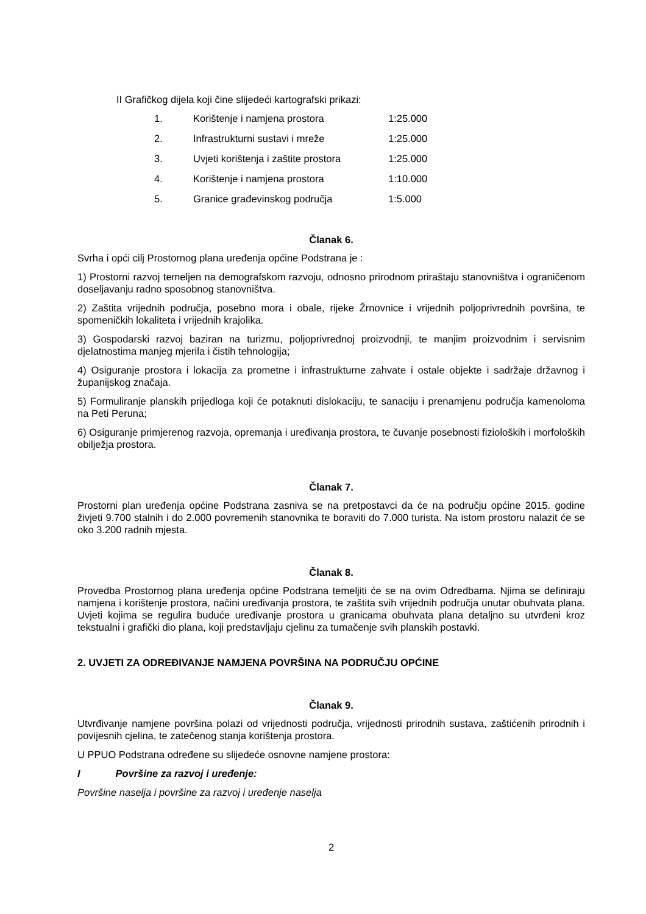II Grafičkog dijela koji čine slijedeći kartografski prikazi:
| 1. | Korištenje i namjena prostora | 1:25.000 |
| 2. | Infrastrukturni sustavi i mreže | 1:25.000 |
| 3. | Uvjeti korištenja i zaštite prostora | 1:25.000 |
| 4. | Korištenje i namjena prostora | 1:10.000 |
| 5. | Granice građevinskog područja | 1:5.000 |
Članak 6.
Svrha i opći cilj Prostornog plana uređenja općine Podstrana je :
1) Prostorni razvoj temeljen na demografskom razvoju, odnosno prirodnom priraštaju stanovništva i ograničenom doseljavanju radno sposobnog stanovništva.
2) Zaštita vrijednih područja, posebno mora i obale, rijeke Žrnovnice i vrijednih poljoprivrednih površina, te spomeničkih lokaliteta i vrijednih krajolika.
3) Gospodarski razvoj baziran na turizmu, poljoprivrednoj proizvodnji, te manjim proizvodnim i servisnim djelatnostima manjeg mjerila i čistih tehnologija;
4) Osiguranje prostora i lokacija za prometne i infrastrukturne zahvate i ostale objekte i sadržaje državnog i županijskog značaja.
5) Formuliranje planskih prijedloga koji će potaknuti dislokaciju, te sanaciju i prenamjenu područja kamenoloma na Peti Peruna;
6) Osiguranje primjerenog razvoja, opremanja i uređivanja prostora, te čuvanje posebnosti fizioloških i morfoloških obilježja prostora.
Članak 7.
Prostorni plan uređenja općine Podstrana zasniva se na pretpostavci da će na području općine 2015. godine živjeti 9.700 stalnih i do 2.000 povremenih stanovnika te boraviti do 7.000 turista. Na istom prostoru nalazit će se oko 3.200 radnih mjesta.
Članak 8.
Provedba Prostornog plana uređenja općine Podstrana temeljiti će se na ovim Odredbama. Njima se definiraju namjena i korištenje prostora, načini uređivanja prostora, te zaštita svih vrijednih područja unutar obuhvata plana. Uvjeti kojima se regulira buduće uređivanje prostora u granicama obuhvata plana detaljno su utvrđeni kroz tekstualni i grafički dio plana, koji predstavljaju cjelinu za tumačenje svih planskih postavki.
2. UVJETI ZA ODREĐIVANJE NAMJENA POVRŠINA NA PODRUČJU OPĆINE
Članak 9.
Utvrđivanje namjene površina polazi od vrijednosti područja, vrijednosti prirodnih sustava, zaštićenih prirodnih i povijesnih cjelina, te zatečenog stanja korištenja prostora.
U PPUO Podstrana određene su slijedeće osnovne namjene prostora:
I Površine za razvoj i uređenje:
Površine naselja i površine za razvoj i uređenje naselja
2